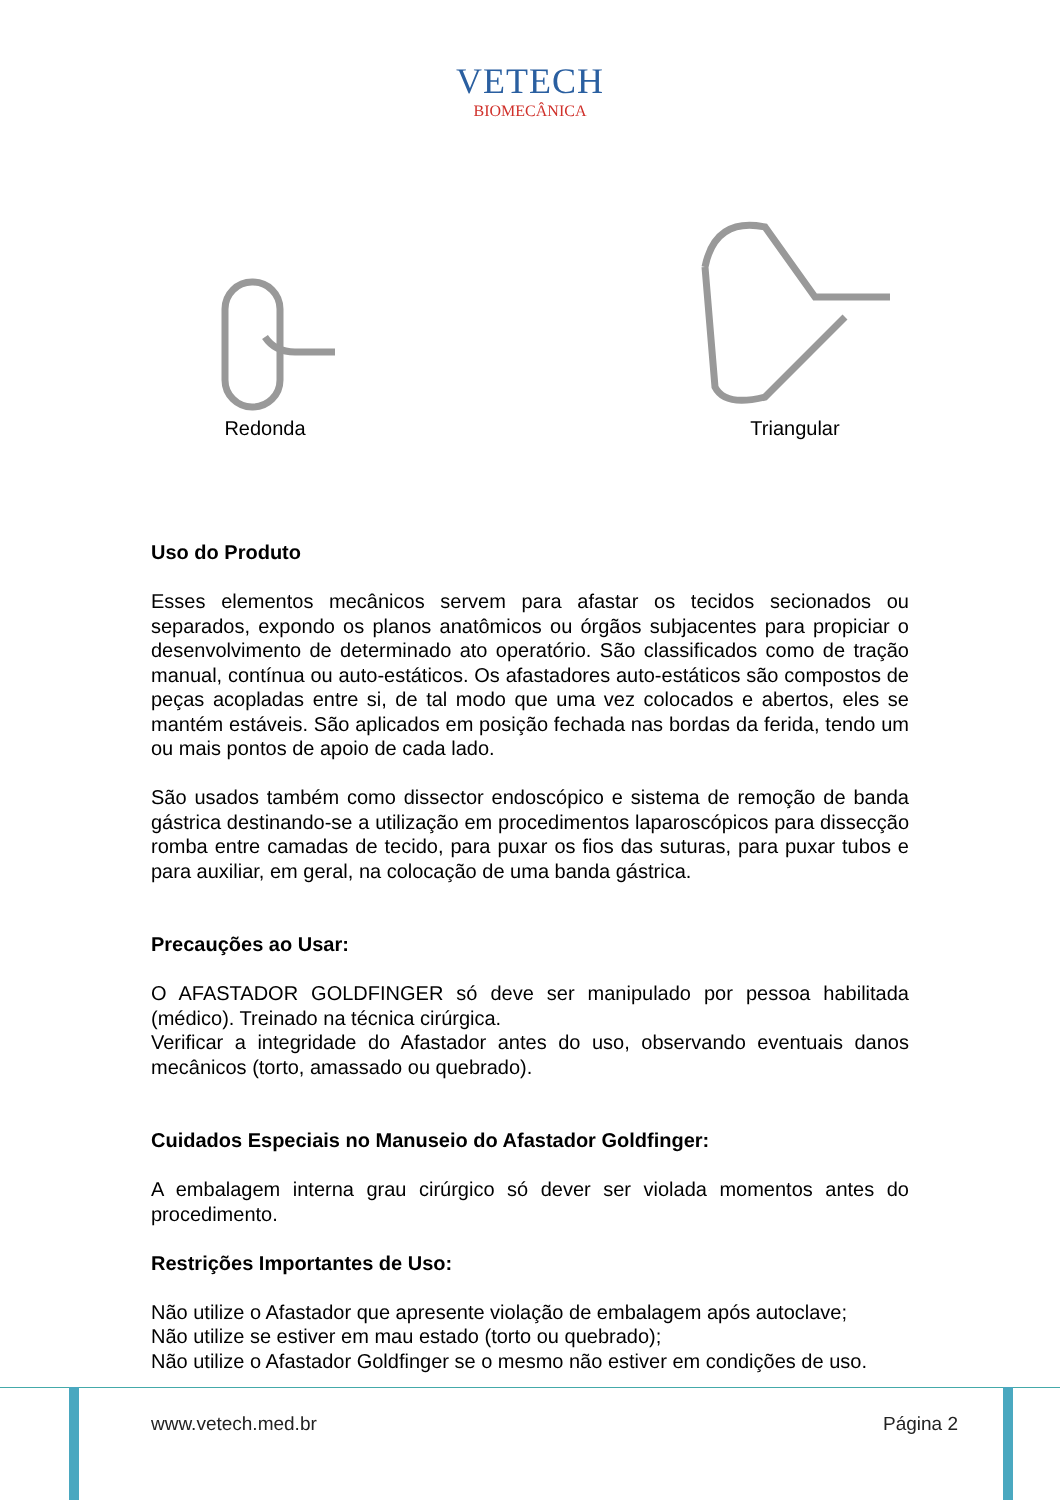VETECH
BIOMECÂNICA
Redonda Triangular
Uso do Produto
Esses elementos mecânicos servem para afastar os tecidos secionados ou separados, expondo os planos anatômicos ou órgãos subjacentes para propiciar o desenvolvimento de determinado ato operatório. São classificados como de tração manual, contínua ou auto-estáticos. Os afastadores auto-estáticos são compostos de peças acopladas entre si, de tal modo que uma vez colocados e abertos, eles se mantém estáveis. São aplicados em posição fechada nas bordas da ferida, tendo um ou mais pontos de apoio de cada lado.
São usados também como dissector endoscópico e sistema de remoção de banda gástrica destinando-se a utilização em procedimentos laparoscópicos para dissecção romba entre camadas de tecido, para puxar os fios das suturas, para puxar tubos e para auxiliar, em geral, na colocação de uma banda gástrica.
Precauções ao Usar:
O AFASTADOR GOLDFINGER só deve ser manipulado por pessoa habilitada (médico). Treinado na técnica cirúrgica.
Verificar a integridade do Afastador antes do uso, observando eventuais danos mecânicos (torto, amassado ou quebrado).
Cuidados Especiais no Manuseio do Afastador Goldfinger:
A embalagem interna grau cirúrgico só dever ser violada momentos antes do procedimento.
Restrições Importantes de Uso:
Não utilize o Afastador que apresente violação de embalagem após autoclave;
Não utilize se estiver em mau estado (torto ou quebrado);
Não utilize o Afastador Goldfinger se o mesmo não estiver em condições de uso.
www.vetech.med.br Página 2